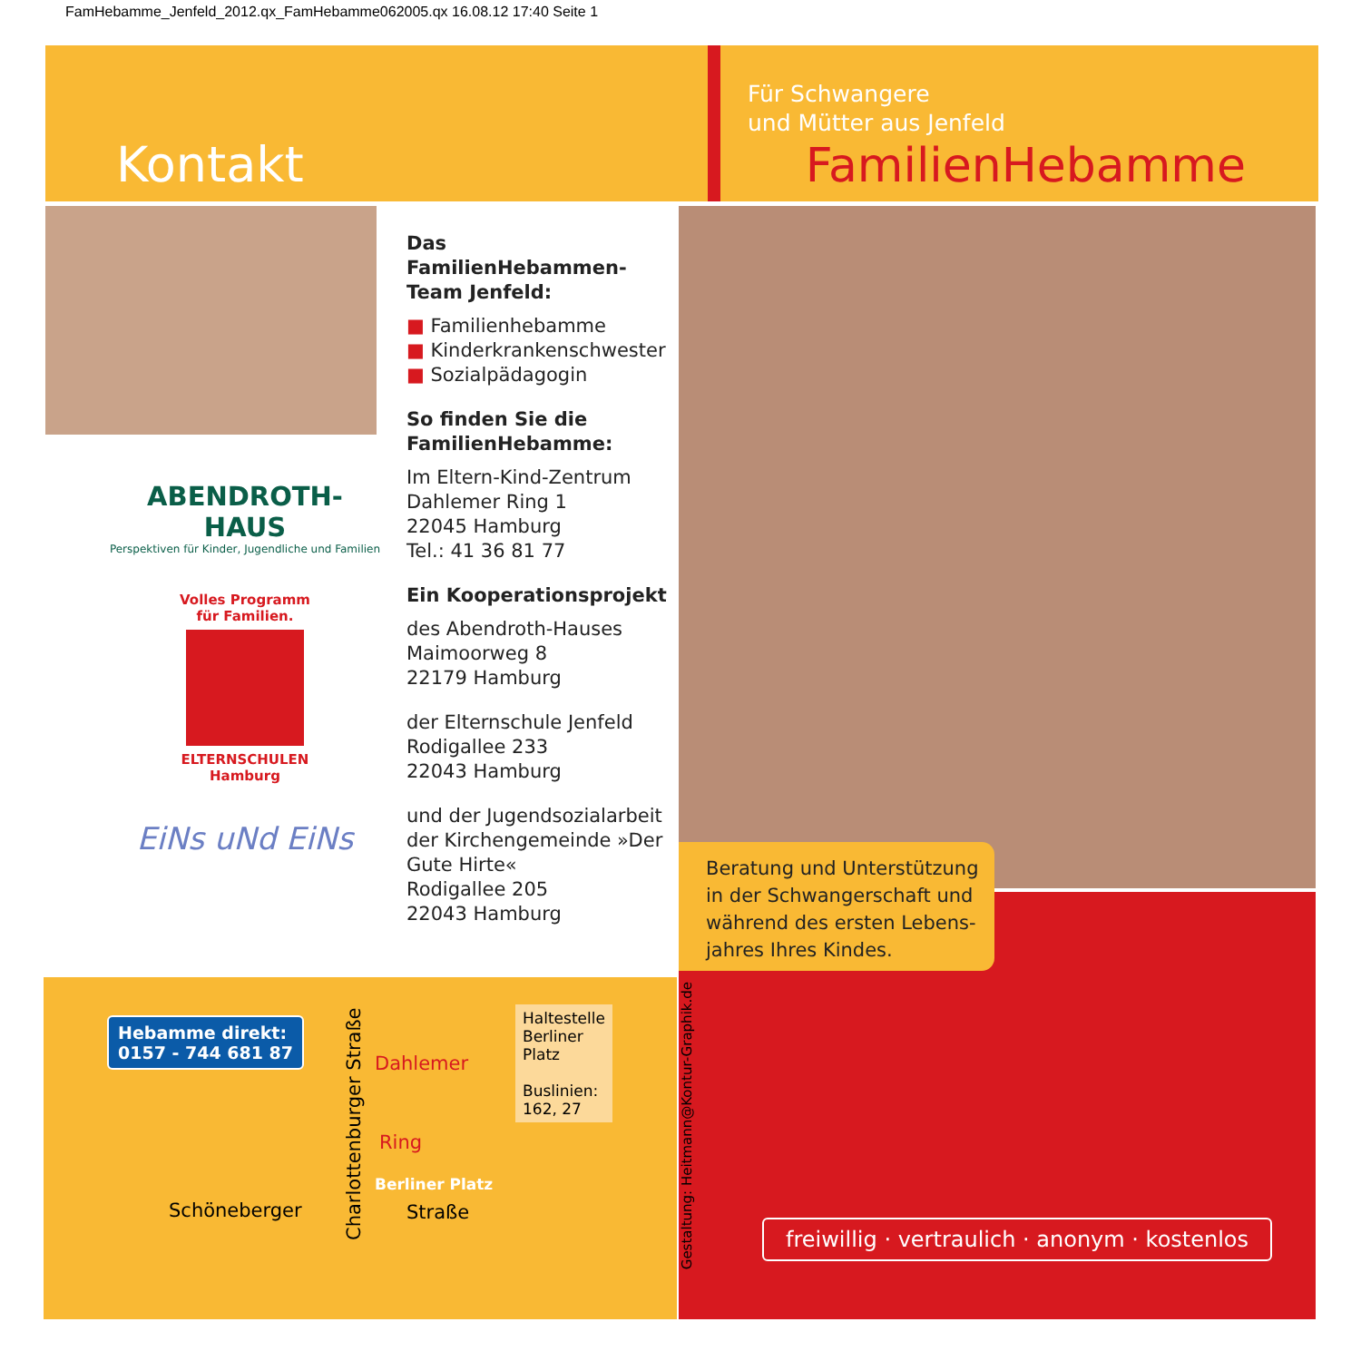FamHebamme_Jenfeld_2012.qx_FamHebamme062005.qx 16.08.12 17:40 Seite 1
Kontakt
Für Schwangere
und Mütter aus Jenfeld
FamilienHebamme
ABENDROTH-HAUS
Perspektiven für Kinder, Jugendliche und Familien
Volles Programm
für Familien.
ELTERNSCHULEN
Hamburg
EiNs uNd EiNs
Das FamilienHebammen-Team Jenfeld:
■ Familienhebamme
■ Kinderkrankenschwester
■ Sozialpädagogin
So finden Sie die FamilienHebamme:
Im Eltern-Kind-Zentrum
Dahlemer Ring 1
22045 Hamburg
Tel.: 41 36 81 77
Ein Kooperationsprojekt
des Abendroth-Hauses
Maimoorweg 8
22179 Hamburg
der Elternschule Jenfeld
Rodigallee 233
22043 Hamburg
und der Jugendsozialarbeit der Kirchengemeinde »Der Gute Hirte«
Rodigallee 205
22043 Hamburg
Beratung und Unterstützung in der Schwangerschaft und während des ersten Lebens-jahres Ihres Kindes.
freiwillig · vertraulich · anonym · kostenlos
Hebamme direkt:
0157 - 744 681 87
Schöneberger
Charlottenburger Straße
Dahlemer
Ring
Berliner Platz
Straße
Haltestelle
Berliner
Platz
Buslinien:
162, 27
Gestaltung: Heitmann@Kontur-Graphik.de